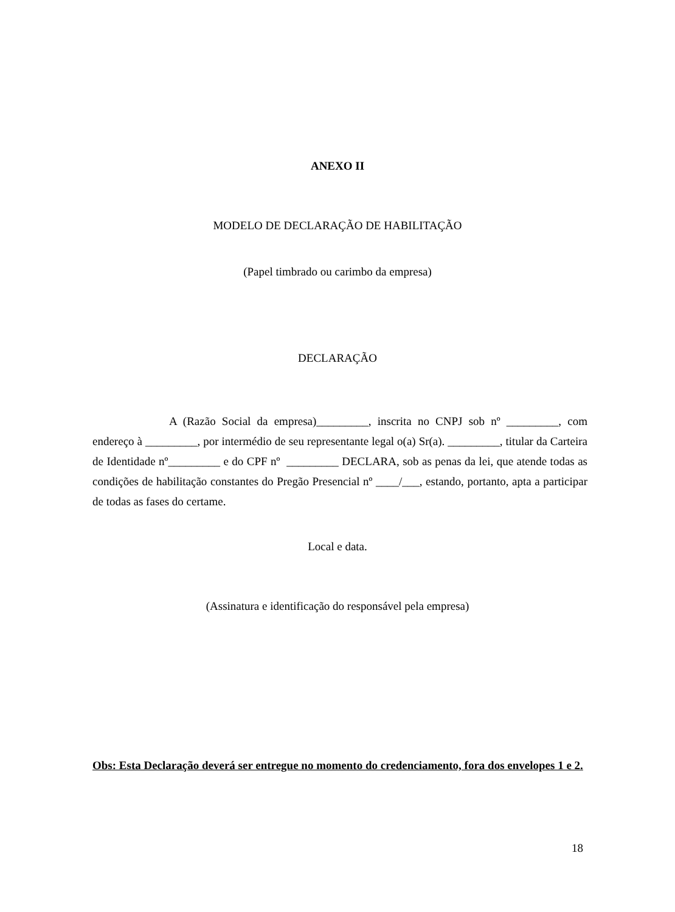ANEXO II
MODELO DE DECLARAÇÃO DE HABILITAÇÃO
(Papel timbrado ou carimbo da empresa)
DECLARAÇÃO
A (Razão Social da empresa)_________, inscrita no CNPJ sob nº _________, com endereço à _________, por intermédio de seu representante legal o(a) Sr(a). _________, titular da Carteira de Identidade nº_________ e do CPF nº _________ DECLARA, sob as penas da lei, que atende todas as condições de habilitação constantes do Pregão Presencial nº ____/___, estando, portanto, apta a participar de todas as fases do certame.
Local e data.
(Assinatura e identificação do responsável pela empresa)
Obs: Esta Declaração deverá ser entregue no momento do credenciamento, fora dos envelopes 1 e 2.
18